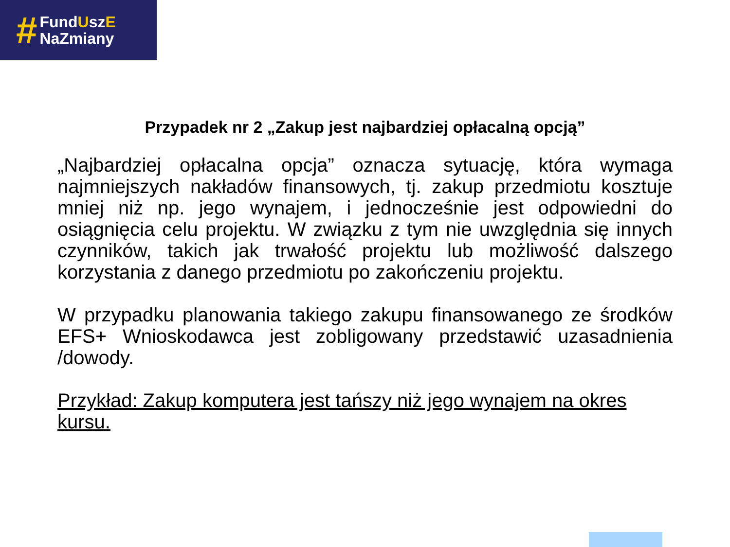#
FundUszE
NaZmiany
Przypadek nr 2 „Zakup jest najbardziej opłacalną opcją”
„Najbardziej opłacalna opcja” oznacza sytuację, która wymaga najmniejszych nakładów finansowych, tj. zakup przedmiotu kosztuje mniej niż np. jego wynajem, i jednocześnie jest odpowiedni do osiągnięcia celu projektu. W związku z tym nie uwzględnia się innych czynników, takich jak trwałość projektu lub możliwość dalszego korzystania z danego przedmiotu po zakończeniu projektu.
W przypadku planowania takiego zakupu finansowanego ze środków EFS+ Wnioskodawca jest zobligowany przedstawić uzasadnienia /dowody.
Przykład: Zakup komputera jest tańszy niż jego wynajem na okres kursu.